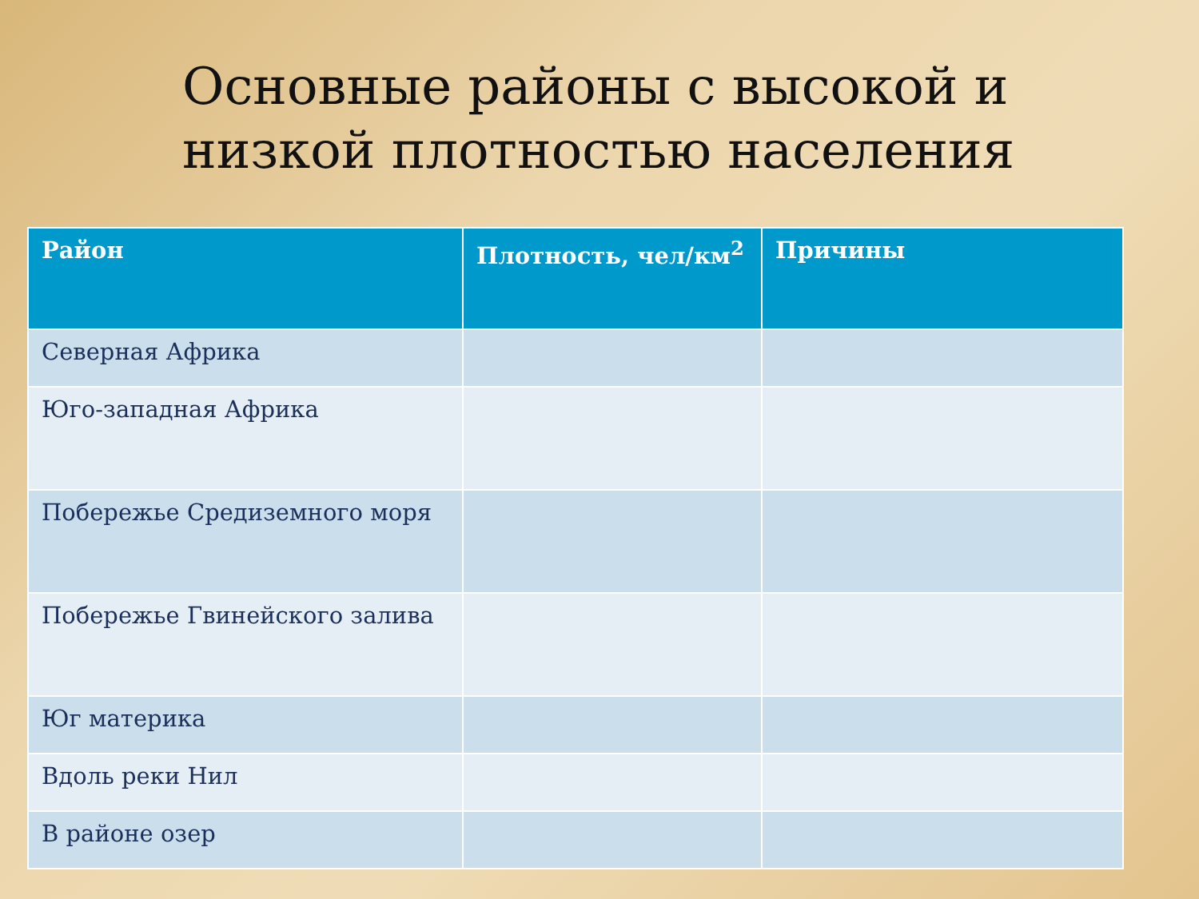Основные районы с высокой и низкой плотностью населения
| Район | Плотность, чел/км<sup>2</sup> | Причины |
| --- | --- | --- |
| Северная Африка | | |
| Юго-западная Африка | | |
| Побережье Средиземного моря | | |
| Побережье Гвинейского залива | | |
| Юг материка | | |
| Вдоль реки Нил | | |
| В районе озер | | |